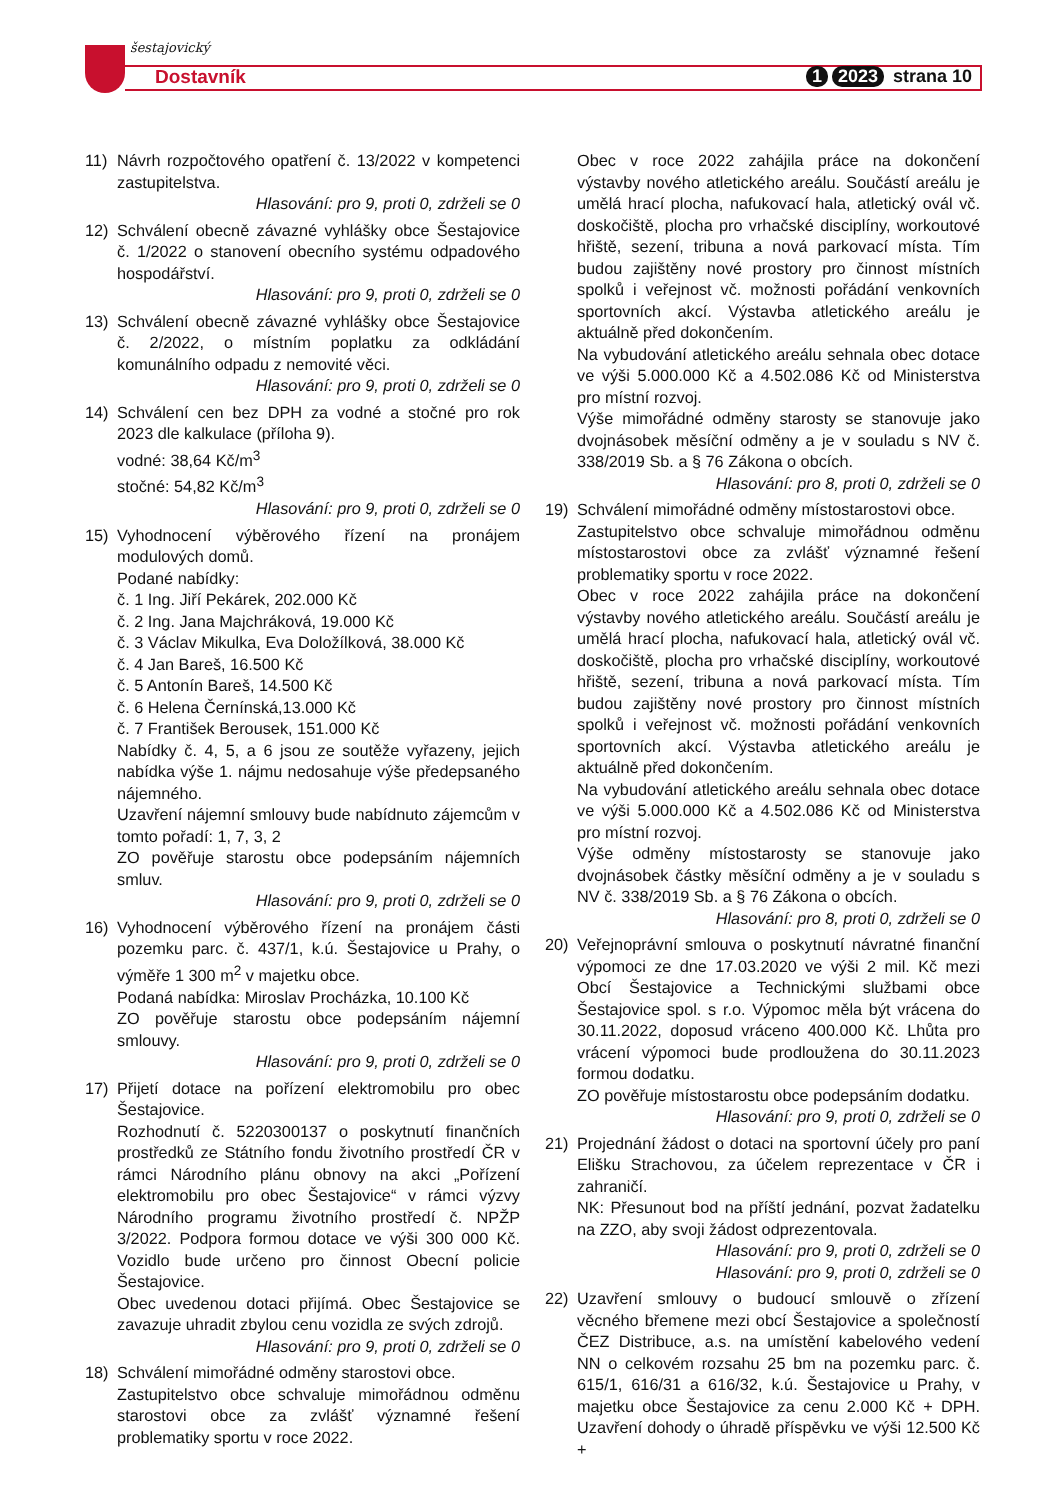šestajovický
Dostavník 1 2023 strana 10
11) Návrh rozpočtového opatření č. 13/2022 v kompetenci zastupitelstva.
Hlasování: pro 9, proti 0, zdrželi se 0
12) Schválení obecně závazné vyhlášky obce Šestajovice č. 1/2022 o stanovení obecního systému odpadového hospodářství.
Hlasování: pro 9, proti 0, zdrželi se 0
13) Schválení obecně závazné vyhlášky obce Šestajovice č. 2/2022, o místním poplatku za odkládání komunálního odpadu z nemovité věci.
Hlasování: pro 9, proti 0, zdrželi se 0
14) Schválení cen bez DPH za vodné a stočné pro rok 2023 dle kalkulace (příloha 9).
vodné: 38,64 Kč/m<sup>3</sup>
stočné: 54,82 Kč/m<sup>3</sup>
Hlasování: pro 9, proti 0, zdrželi se 0
15) Vyhodnocení výběrového řízení na pronájem modulových domů.
Podané nabídky:
č. 1 Ing. Jiří Pekárek, 202.000 Kč
č. 2 Ing. Jana Majchráková, 19.000 Kč
č. 3 Václav Mikulka, Eva Doložílková, 38.000 Kč
č. 4 Jan Bareš, 16.500 Kč
č. 5 Antonín Bareš, 14.500 Kč
č. 6 Helena Černínská,13.000 Kč
č. 7 František Berousek, 151.000 Kč
Nabídky č. 4, 5, a 6 jsou ze soutěže vyřazeny, jejich nabídka výše 1. nájmu nedosahuje výše předepsaného nájemného.
Uzavření nájemní smlouvy bude nabídnuto zájemcům v tomto pořadí: 1, 7, 3, 2
ZO pověřuje starostu obce podepsáním nájemních smluv.
Hlasování: pro 9, proti 0, zdrželi se 0
16) Vyhodnocení výběrového řízení na pronájem části pozemku parc. č. 437/1, k.ú. Šestajovice u Prahy, o výměře 1 300 m<sup>2</sup> v majetku obce.
Podaná nabídka: Miroslav Procházka, 10.100 Kč
ZO pověřuje starostu obce podepsáním nájemní smlouvy.
Hlasování: pro 9, proti 0, zdrželi se 0
17) Přijetí dotace na pořízení elektromobilu pro obec Šestajovice.
Rozhodnutí č. 5220300137 o poskytnutí finančních prostředků ze Státního fondu životního prostředí ČR v rámci Národního plánu obnovy na akci „Pořízení elektromobilu pro obec Šestajovice“ v rámci výzvy Národního programu životního prostředí č. NPŽP 3/2022. Podpora formou dotace ve výši 300 000 Kč. Vozidlo bude určeno pro činnost Obecní policie Šestajovice.
Obec uvedenou dotaci přijímá. Obec Šestajovice se zavazuje uhradit zbylou cenu vozidla ze svých zdrojů.
Hlasování: pro 9, proti 0, zdrželi se 0
18) Schválení mimořádné odměny starostovi obce.
Zastupitelstvo obce schvaluje mimořádnou odměnu starostovi obce za zvlášť významné řešení problematiky sportu v roce 2022.
Obec v roce 2022 zahájila práce na dokončení výstavby nového atletického areálu. Součástí areálu je umělá hrací plocha, nafukovací hala, atletický ovál vč. doskočiště, plocha pro vrhačské disciplíny, workoutové hřiště, sezení, tribuna a nová parkovací místa. Tím budou zajištěny nové prostory pro činnost místních spolků i veřejnost vč. možnosti pořádání venkovních sportovních akcí. Výstavba atletického areálu je aktuálně před dokončením.
Na vybudování atletického areálu sehnala obec dotace ve výši 5.000.000 Kč a 4.502.086 Kč od Ministerstva pro místní rozvoj.
Výše mimořádné odměny starosty se stanovuje jako dvojnásobek měsíční odměny a je v souladu s NV č. 338/2019 Sb. a § 76 Zákona o obcích.
Hlasování: pro 8, proti 0, zdrželi se 0
19) Schválení mimořádné odměny místostarostovi obce.
Zastupitelstvo obce schvaluje mimořádnou odměnu místostarostovi obce za zvlášť významné řešení problematiky sportu v roce 2022.
Obec v roce 2022 zahájila práce na dokončení výstavby nového atletického areálu. Součástí areálu je umělá hrací plocha, nafukovací hala, atletický ovál vč. doskočiště, plocha pro vrhačské disciplíny, workoutové hřiště, sezení, tribuna a nová parkovací místa. Tím budou zajištěny nové prostory pro činnost místních spolků i veřejnost vč. možnosti pořádání venkovních sportovních akcí. Výstavba atletického areálu je aktuálně před dokončením.
Na vybudování atletického areálu sehnala obec dotace ve výši 5.000.000 Kč a 4.502.086 Kč od Ministerstva pro místní rozvoj.
Výše odměny místostarosty se stanovuje jako dvojnásobek částky měsíční odměny a je v souladu s NV č. 338/2019 Sb. a § 76 Zákona o obcích.
Hlasování: pro 8, proti 0, zdrželi se 0
20) Veřejnoprávní smlouva o poskytnutí návratné finanční výpomoci ze dne 17.03.2020 ve výši 2 mil. Kč mezi Obcí Šestajovice a Technickými službami obce Šestajovice spol. s r.o. Výpomoc měla být vrácena do 30.11.2022, doposud vráceno 400.000 Kč. Lhůta pro vrácení výpomoci bude prodloužena do 30.11.2023 formou dodatku.
ZO pověřuje místostarostu obce podepsáním dodatku.
Hlasování: pro 9, proti 0, zdrželi se 0
21) Projednání žádost o dotaci na sportovní účely pro paní Elišku Strachovou, za účelem reprezentace v ČR i zahraničí.
NK: Přesunout bod na příští jednání, pozvat žadatelku na ZZO, aby svoji žádost odprezentovala.
Hlasování: pro 9, proti 0, zdrželi se 0
Hlasování: pro 9, proti 0, zdrželi se 0
22) Uzavření smlouvy o budoucí smlouvě o zřízení věcného břemene mezi obcí Šestajovice a společností ČEZ Distribuce, a.s. na umístění kabelového vedení NN o celkovém rozsahu 25 bm na pozemku parc. č. 615/1, 616/31 a 616/32, k.ú. Šestajovice u Prahy, v majetku obce Šestajovice za cenu 2.000 Kč + DPH. Uzavření dohody o úhradě příspěvku ve výši 12.500 Kč +